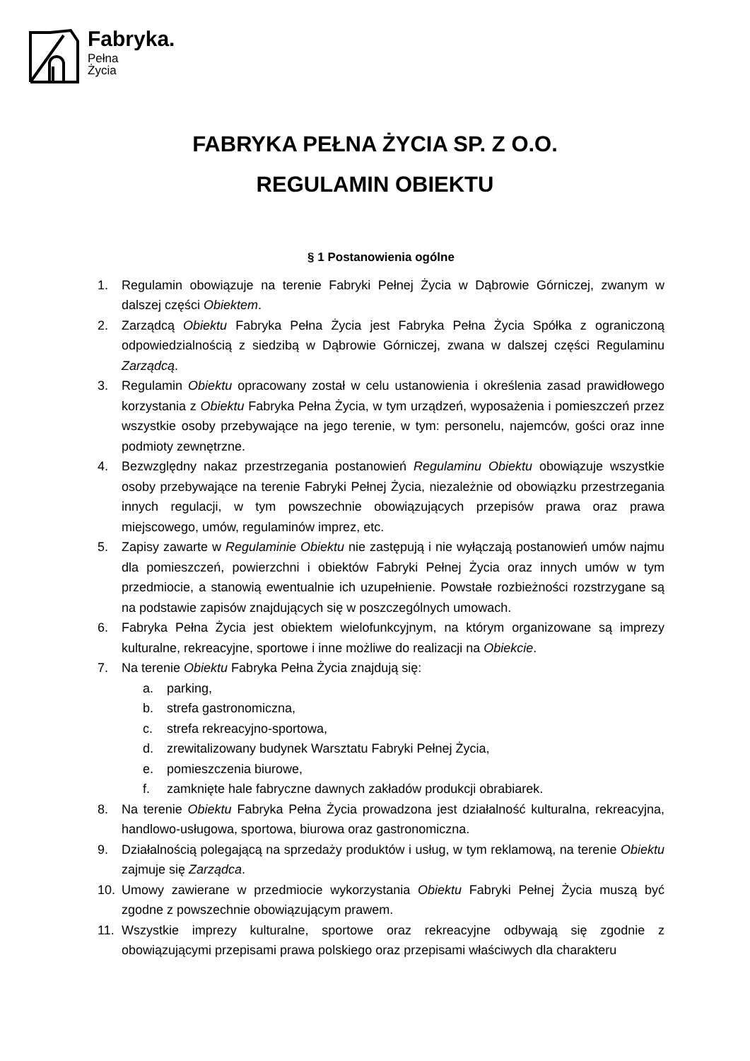Fabryka.
Pełna
Życia
FABRYKA PEŁNA ŻYCIA SP. Z O.O.
REGULAMIN OBIEKTU
§ 1 Postanowienia ogólne
1. Regulamin obowiązuje na terenie Fabryki Pełnej Życia w Dąbrowie Górniczej, zwanym w dalszej części Obiektem.
2. Zarządcą Obiektu Fabryka Pełna Życia jest Fabryka Pełna Życia Spółka z ograniczoną odpowiedzialnością z siedzibą w Dąbrowie Górniczej, zwana w dalszej części Regulaminu Zarządcą.
3. Regulamin Obiektu opracowany został w celu ustanowienia i określenia zasad prawidłowego korzystania z Obiektu Fabryka Pełna Życia, w tym urządzeń, wyposażenia i pomieszczeń przez wszystkie osoby przebywające na jego terenie, w tym: personelu, najemców, gości oraz inne podmioty zewnętrzne.
4. Bezwzględny nakaz przestrzegania postanowień Regulaminu Obiektu obowiązuje wszystkie osoby przebywające na terenie Fabryki Pełnej Życia, niezależnie od obowiązku przestrzegania innych regulacji, w tym powszechnie obowiązujących przepisów prawa oraz prawa miejscowego, umów, regulaminów imprez, etc.
5. Zapisy zawarte w Regulaminie Obiektu nie zastępują i nie wyłączają postanowień umów najmu dla pomieszczeń, powierzchni i obiektów Fabryki Pełnej Życia oraz innych umów w tym przedmiocie, a stanowią ewentualnie ich uzupełnienie. Powstałe rozbieżności rozstrzygane są na podstawie zapisów znajdujących się w poszczególnych umowach.
6. Fabryka Pełna Życia jest obiektem wielofunkcyjnym, na którym organizowane są imprezy kulturalne, rekreacyjne, sportowe i inne możliwe do realizacji na Obiekcie.
7. Na terenie Obiektu Fabryka Pełna Życia znajdują się:
a. parking,
b. strefa gastronomiczna,
c. strefa rekreacyjno-sportowa,
d. zrewitalizowany budynek Warsztatu Fabryki Pełnej Życia,
e. pomieszczenia biurowe,
f. zamknięte hale fabryczne dawnych zakładów produkcji obrabiarek.
8. Na terenie Obiektu Fabryka Pełna Życia prowadzona jest działalność kulturalna, rekreacyjna, handlowo-usługowa, sportowa, biurowa oraz gastronomiczna.
9. Działalnością polegającą na sprzedaży produktów i usług, w tym reklamową, na terenie Obiektu zajmuje się Zarządca.
10. Umowy zawierane w przedmiocie wykorzystania Obiektu Fabryki Pełnej Życia muszą być zgodne z powszechnie obowiązującym prawem.
11. Wszystkie imprezy kulturalne, sportowe oraz rekreacyjne odbywają się zgodnie z obowiązującymi przepisami prawa polskiego oraz przepisami właściwych dla charakteru